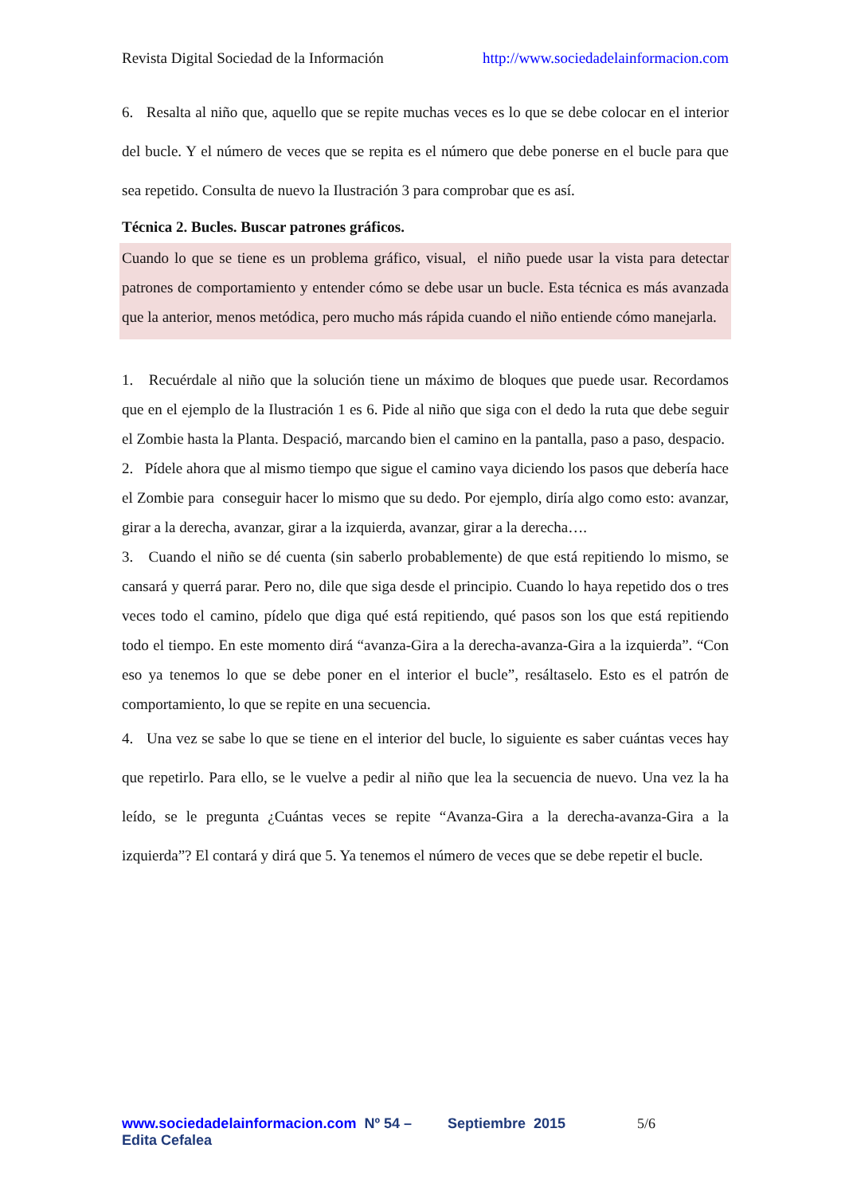Revista Digital Sociedad de la Información http://www.sociedadelainformacion.com
6. Resalta al niño que, aquello que se repite muchas veces es lo que se debe colocar en el interior del bucle. Y el número de veces que se repita es el número que debe ponerse en el bucle para que sea repetido. Consulta de nuevo la Ilustración 3 para comprobar que es así.
Técnica 2. Bucles. Buscar patrones gráficos.
Cuando lo que se tiene es un problema gráfico, visual, el niño puede usar la vista para detectar patrones de comportamiento y entender cómo se debe usar un bucle. Esta técnica es más avanzada que la anterior, menos metódica, pero mucho más rápida cuando el niño entiende cómo manejarla.
1. Recuérdale al niño que la solución tiene un máximo de bloques que puede usar. Recordamos que en el ejemplo de la Ilustración 1 es 6. Pide al niño que siga con el dedo la ruta que debe seguir el Zombie hasta la Planta. Despació, marcando bien el camino en la pantalla, paso a paso, despacio.
2. Pídele ahora que al mismo tiempo que sigue el camino vaya diciendo los pasos que debería hace el Zombie para conseguir hacer lo mismo que su dedo. Por ejemplo, diría algo como esto: avanzar, girar a la derecha, avanzar, girar a la izquierda, avanzar, girar a la derecha….
3. Cuando el niño se dé cuenta (sin saberlo probablemente) de que está repitiendo lo mismo, se cansará y querrá parar. Pero no, dile que siga desde el principio. Cuando lo haya repetido dos o tres veces todo el camino, pídelo que diga qué está repitiendo, qué pasos son los que está repitiendo todo el tiempo. En este momento dirá “avanza-Gira a la derecha-avanza-Gira a la izquierda”. “Con eso ya tenemos lo que se debe poner en el interior el bucle”, resáltaselo. Esto es el patrón de comportamiento, lo que se repite en una secuencia.
4. Una vez se sabe lo que se tiene en el interior del bucle, lo siguiente es saber cuántas veces hay que repetirlo. Para ello, se le vuelve a pedir al niño que lea la secuencia de nuevo. Una vez la ha leído, se le pregunta ¿Cuántas veces se repite “Avanza-Gira a la derecha-avanza-Gira a la izquierda”? El contará y dirá que 5. Ya tenemos el número de veces que se debe repetir el bucle.
www.sociedadelainformacion.com Nº 54 – Septiembre 2015 5/6
Edita Cefalea